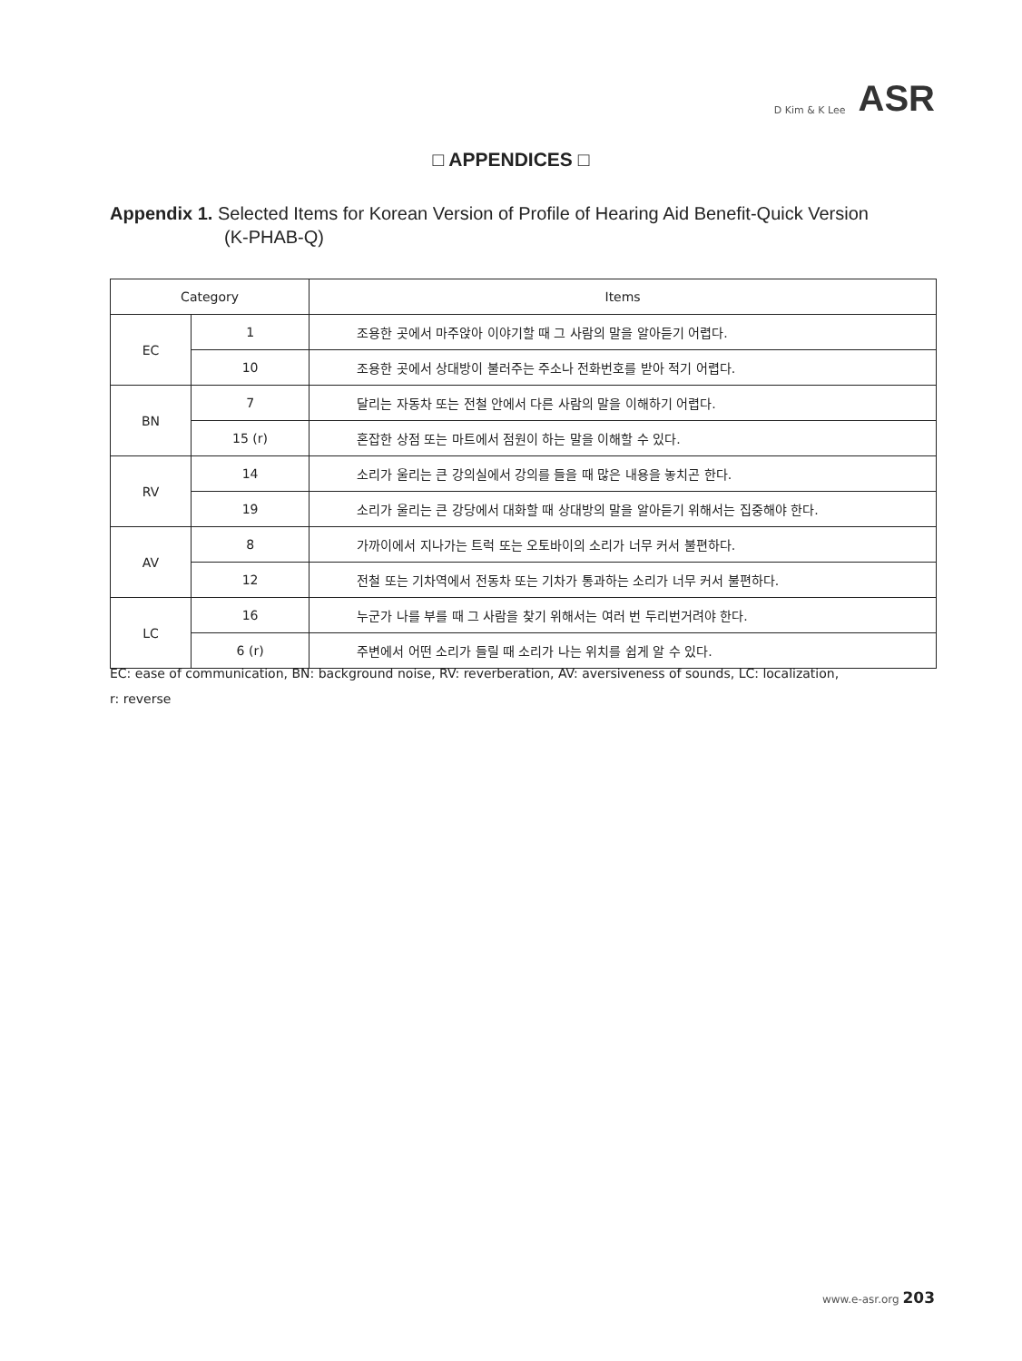D Kim & K Lee ASR
□ APPENDICES □
Appendix 1. Selected Items for Korean Version of Profile of Hearing Aid Benefit-Quick Version
(K-PHAB-Q)
| Category | | Items |
| --- | --- | --- |
| EC | 1 | 조용한 곳에서 마주앉아 이야기할 때 그 사람의 말을 알아듣기 어렵다. |
| | 10 | 조용한 곳에서 상대방이 불러주는 주소나 전화번호를 받아 적기 어렵다. |
| BN | 7 | 달리는 자동차 또는 전철 안에서 다른 사람의 말을 이해하기 어렵다. |
| | 15 (r) | 혼잡한 상점 또는 마트에서 점원이 하는 말을 이해할 수 있다. |
| RV | 14 | 소리가 울리는 큰 강의실에서 강의를 들을 때 많은 내용을 놓치곤 한다. |
| | 19 | 소리가 울리는 큰 강당에서 대화할 때 상대방의 말을 알아듣기 위해서는 집중해야 한다. |
| AV | 8 | 가까이에서 지나가는 트럭 또는 오토바이의 소리가 너무 커서 불편하다. |
| | 12 | 전철 또는 기차역에서 전동차 또는 기차가 통과하는 소리가 너무 커서 불편하다. |
| LC | 16 | 누군가 나를 부를 때 그 사람을 찾기 위해서는 여러 번 두리번거려야 한다. |
| | 6 (r) | 주변에서 어떤 소리가 들릴 때 소리가 나는 위치를 쉽게 알 수 있다. |
EC: ease of communication, BN: background noise, RV: reverberation, AV: aversiveness of sounds, LC: localization,
r: reverse
www.e-asr.org 203